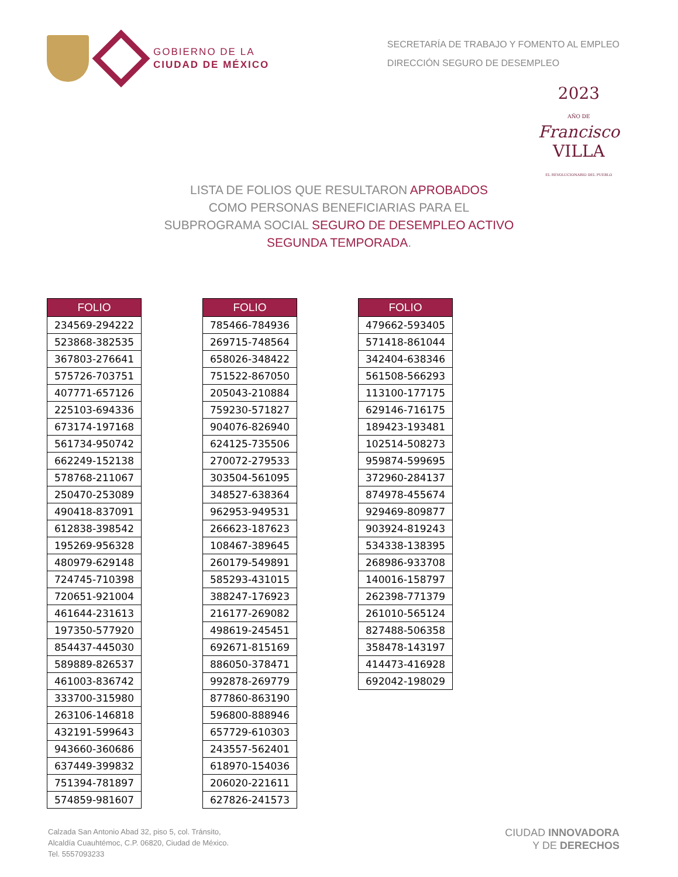GOBIERNO DE LA
CIUDAD DE MÉXICO
SECRETARÍA DE TRABAJO Y FOMENTO AL EMPLEO
DIRECCIÓN SEGURO DE DESEMPLEO
2023
AÑO DE
Francisco
VILLA
EL REVOLUCIONARIO DEL PUEBLO
LISTA DE FOLIOS QUE RESULTARON APROBADOS
COMO PERSONAS BENEFICIARIAS PARA EL
SUBPROGRAMA SOCIAL SEGURO DE DESEMPLEO ACTIVO
SEGUNDA TEMPORADA.
| FOLIO |
| --- |
| 234569-294222 |
| 523868-382535 |
| 367803-276641 |
| 575726-703751 |
| 407771-657126 |
| 225103-694336 |
| 673174-197168 |
| 561734-950742 |
| 662249-152138 |
| 578768-211067 |
| 250470-253089 |
| 490418-837091 |
| 612838-398542 |
| 195269-956328 |
| 480979-629148 |
| 724745-710398 |
| 720651-921004 |
| 461644-231613 |
| 197350-577920 |
| 854437-445030 |
| 589889-826537 |
| 461003-836742 |
| 333700-315980 |
| 263106-146818 |
| 432191-599643 |
| 943660-360686 |
| 637449-399832 |
| 751394-781897 |
| 574859-981607 |
| FOLIO |
| --- |
| 785466-784936 |
| 269715-748564 |
| 658026-348422 |
| 751522-867050 |
| 205043-210884 |
| 759230-571827 |
| 904076-826940 |
| 624125-735506 |
| 270072-279533 |
| 303504-561095 |
| 348527-638364 |
| 962953-949531 |
| 266623-187623 |
| 108467-389645 |
| 260179-549891 |
| 585293-431015 |
| 388247-176923 |
| 216177-269082 |
| 498619-245451 |
| 692671-815169 |
| 886050-378471 |
| 992878-269779 |
| 877860-863190 |
| 596800-888946 |
| 657729-610303 |
| 243557-562401 |
| 618970-154036 |
| 206020-221611 |
| 627826-241573 |
| FOLIO |
| --- |
| 479662-593405 |
| 571418-861044 |
| 342404-638346 |
| 561508-566293 |
| 113100-177175 |
| 629146-716175 |
| 189423-193481 |
| 102514-508273 |
| 959874-599695 |
| 372960-284137 |
| 874978-455674 |
| 929469-809877 |
| 903924-819243 |
| 534338-138395 |
| 268986-933708 |
| 140016-158797 |
| 262398-771379 |
| 261010-565124 |
| 827488-506358 |
| 358478-143197 |
| 414473-416928 |
| 692042-198029 |
Calzada San Antonio Abad 32, piso 5, col. Tránsito,
Alcaldía Cuauhtémoc, C.P. 06820, Ciudad de México.
Tel. 5557093233
CIUDAD INNOVADORA
Y DE DERECHOS